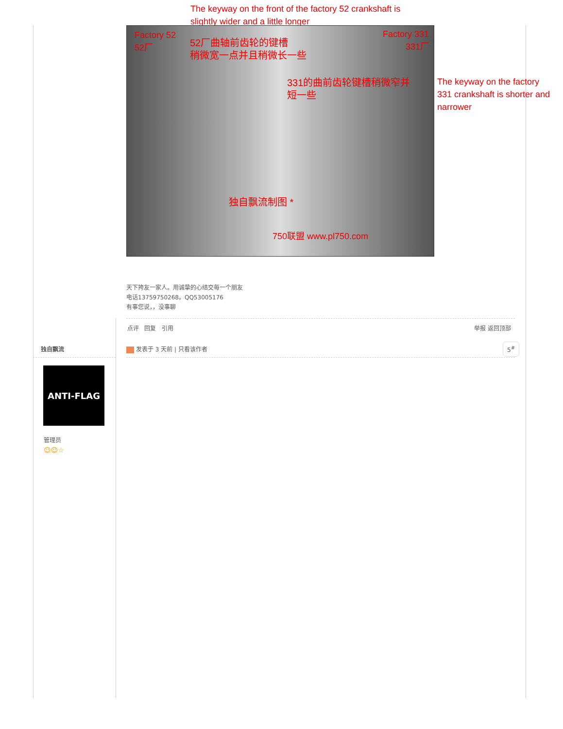The keyway on the front of the factory 52 crankshaft is slightly wider and a little longer
Factory 52
52厂
Factory 331
331厂
52厂曲轴前齿轮的键槽
稍微宽一点并且稍微长一些
331的曲前齿轮键槽稍微窄并
短一些
独自飘流制图 *
750联盟 www.pl750.com
The keyway on the factory 331 crankshaft is shorter and narrower
天下挎友一家人。用诚挚的心结交每一个朋友
电话13759750268。QQ53005176
有事您说，，没事聊
点评 回复 引用 举报 返回顶部
独自飘流 发表于 3 天前 | 只看该作者 5<sup>#</sup>
ANTI-FLAG
管理员
☺☺☆